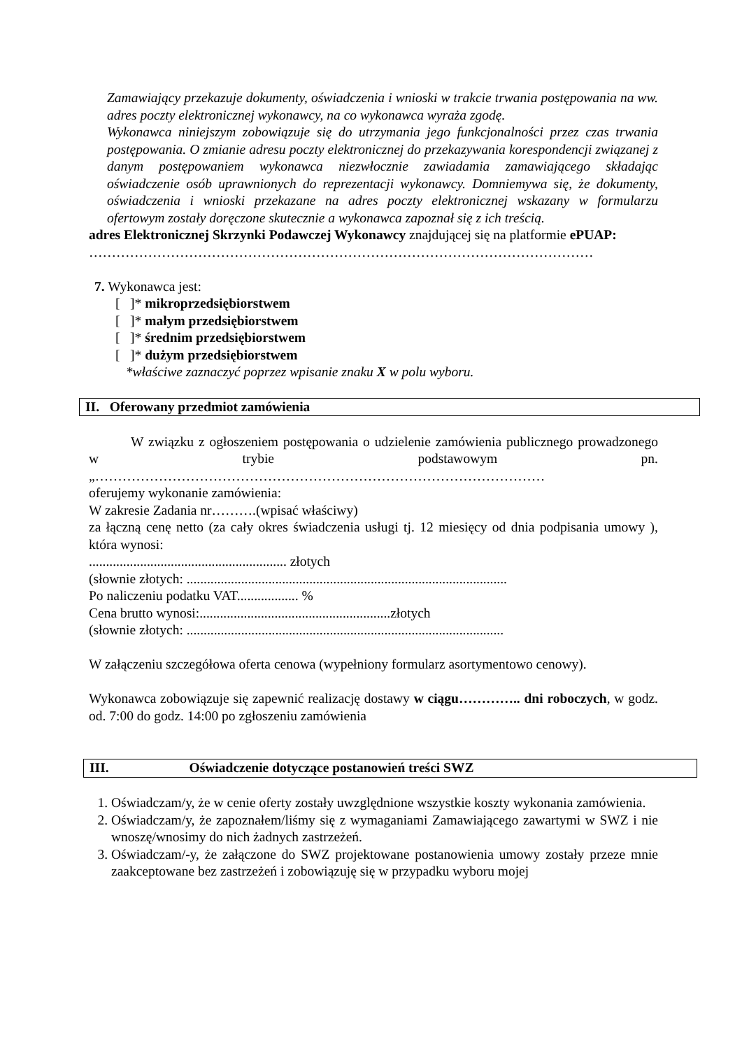Zamawiający przekazuje dokumenty, oświadczenia i wnioski w trakcie trwania postępowania na ww. adres poczty elektronicznej wykonawcy, na co wykonawca wyraża zgodę.
Wykonawca niniejszym zobowiązuje się do utrzymania jego funkcjonalności przez czas trwania postępowania. O zmianie adresu poczty elektronicznej do przekazywania korespondencji związanej z danym postępowaniem wykonawca niezwłocznie zawiadamia zamawiającego składając oświadczenie osób uprawnionych do reprezentacji wykonawcy. Domniemywa się, że dokumenty, oświadczenia i wnioski przekazane na adres poczty elektronicznej wskazany w formularzu ofertowym zostały doręczone skutecznie a wykonawca zapoznał się z ich treścią.
adres Elektronicznej Skrzynki Podawczej Wykonawcy znajdującej się na platformie ePUAP:
…………………………………………………………………………………………………
7. Wykonawca jest:
[ ]* mikroprzedsiębiorstwem
[ ]* małym przedsiębiorstwem
[ ]* średnim przedsiębiorstwem
[ ]* dużym przedsiębiorstwem
*właściwe zaznaczyć poprzez wpisanie znaku X w polu wyboru.
II. Oferowany przedmiot zamówienia
W związku z ogłoszeniem postępowania o udzielenie zamówienia publicznego prowadzonego w trybie podstawowym pn. „………………………………………………………………………………………
oferujemy wykonanie zamówienia:
W zakresie Zadania nr……….(wpisać właściwy)
za łączną cenę netto (za cały okres świadczenia usługi tj. 12 miesięcy od dnia podpisania umowy ), która wynosi:
.......................................................... złotych
(słownie złotych: ..............................................................................................
Po naliczeniu podatku VAT.................. %
Cena brutto wynosi:........................................................złotych
(słownie złotych: .............................................................................................
W załączeniu szczegółowa oferta cenowa (wypełniony formularz asortymentowo cenowy).
Wykonawca zobowiązuje się zapewnić realizację dostawy w ciągu………….. dni roboczych, w godz. od. 7:00 do godz. 14:00 po zgłoszeniu zamówienia
III. Oświadczenie dotyczące postanowień treści SWZ
1. Oświadczam/y, że w cenie oferty zostały uwzględnione wszystkie koszty wykonania zamówienia.
2. Oświadczam/y, że zapoznałem/liśmy się z wymaganiami Zamawiającego zawartymi w SWZ i nie wnoszę/wnosimy do nich żadnych zastrzeżeń.
3. Oświadczam/-y, że załączone do SWZ projektowane postanowienia umowy zostały przeze mnie zaakceptowane bez zastrzeżeń i zobowiązuję się w przypadku wyboru mojej